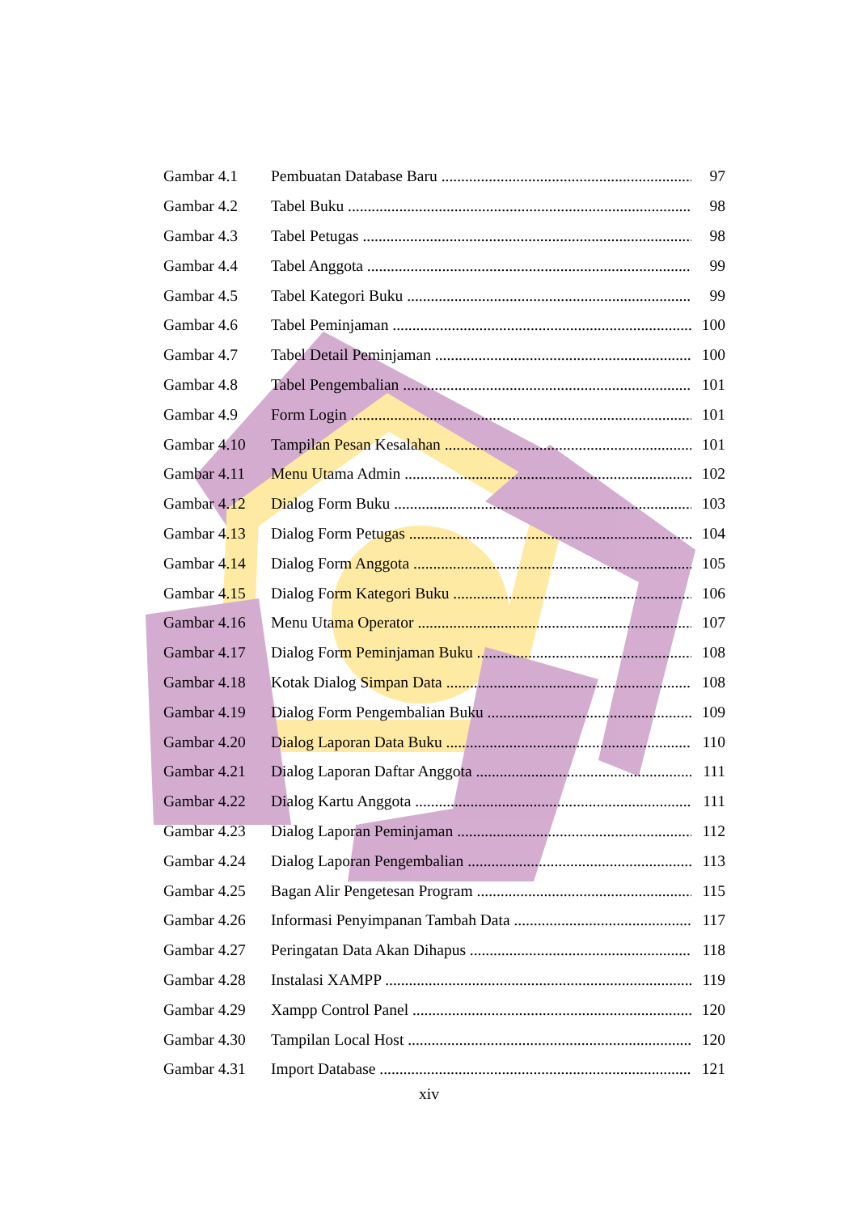Gambar 4.1 Pembuatan Database Baru 97
Gambar 4.2 Tabel Buku 98
Gambar 4.3 Tabel Petugas 98
Gambar 4.4 Tabel Anggota 99
Gambar 4.5 Tabel Kategori Buku 99
Gambar 4.6 Tabel Peminjaman 100
Gambar 4.7 Tabel Detail Peminjaman 100
Gambar 4.8 Tabel Pengembalian 101
Gambar 4.9 Form Login 101
Gambar 4.10 Tampilan Pesan Kesalahan 101
Gambar 4.11 Menu Utama Admin 102
Gambar 4.12 Dialog Form Buku 103
Gambar 4.13 Dialog Form Petugas 104
Gambar 4.14 Dialog Form Anggota 105
Gambar 4.15 Dialog Form Kategori Buku 106
Gambar 4.16 Menu Utama Operator 107
Gambar 4.17 Dialog Form Peminjaman Buku 108
Gambar 4.18 Kotak Dialog Simpan Data 108
Gambar 4.19 Dialog Form Pengembalian Buku 109
Gambar 4.20 Dialog Laporan Data Buku 110
Gambar 4.21 Dialog Laporan Daftar Anggota 111
Gambar 4.22 Dialog Kartu Anggota 111
Gambar 4.23 Dialog Laporan Peminjaman 112
Gambar 4.24 Dialog Laporan Pengembalian 113
Gambar 4.25 Bagan Alir Pengetesan Program 115
Gambar 4.26 Informasi Penyimpanan Tambah Data 117
Gambar 4.27 Peringatan Data Akan Dihapus 118
Gambar 4.28 Instalasi XAMPP 119
Gambar 4.29 Xampp Control Panel 120
Gambar 4.30 Tampilan Local Host 120
Gambar 4.31 Import Database 121
xiv